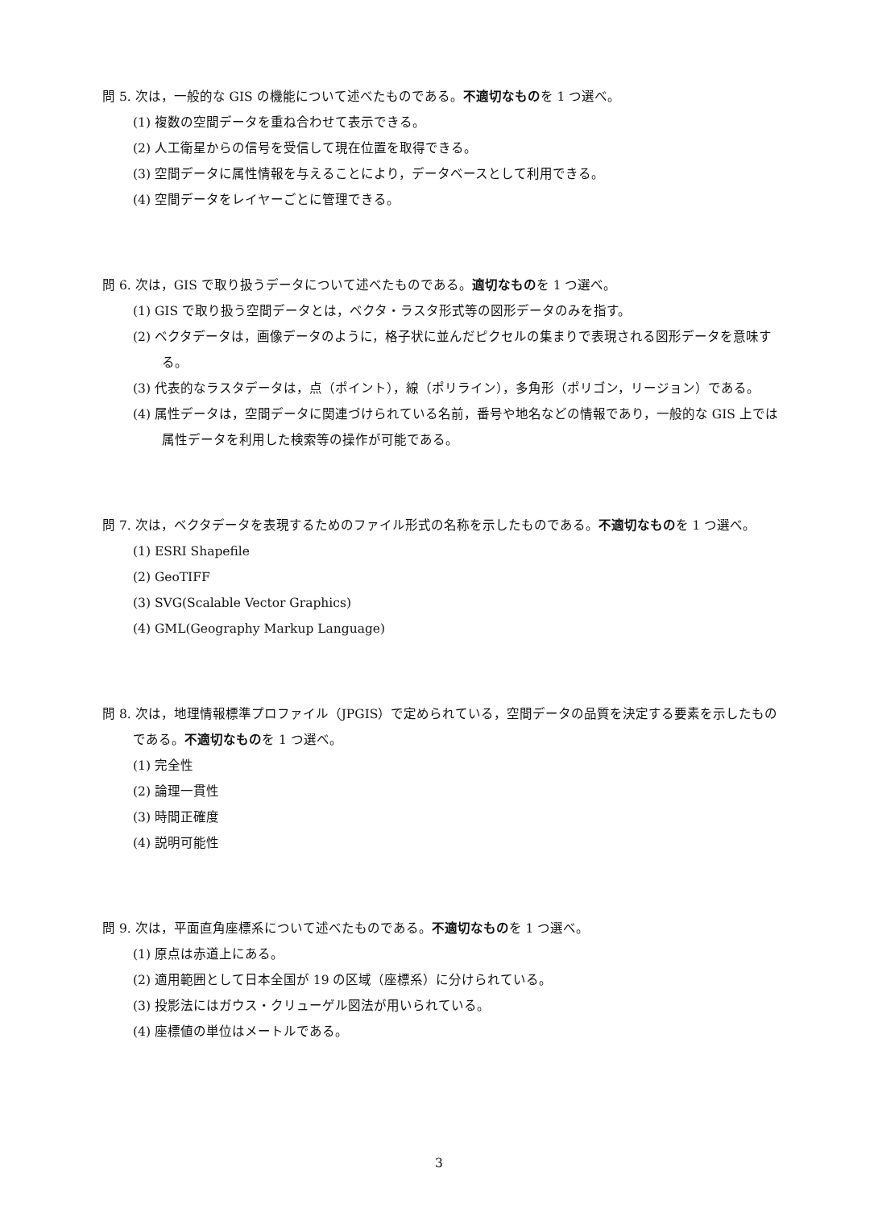問 5. 次は，一般的な GIS の機能について述べたものである。不適切なものを 1 つ選べ。
(1) 複数の空間データを重ね合わせて表示できる。
(2) 人工衛星からの信号を受信して現在位置を取得できる。
(3) 空間データに属性情報を与えることにより，データベースとして利用できる。
(4) 空間データをレイヤーごとに管理できる。
問 6. 次は，GIS で取り扱うデータについて述べたものである。適切なものを 1 つ選べ。
(1) GIS で取り扱う空間データとは，ベクタ・ラスタ形式等の図形データのみを指す。
(2) ベクタデータは，画像データのように，格子状に並んだピクセルの集まりで表現される図形データを意味する。
(3) 代表的なラスタデータは，点（ポイント），線（ポリライン），多角形（ポリゴン，リージョン）である。
(4) 属性データは，空間データに関連づけられている名前，番号や地名などの情報であり，一般的な GIS 上では属性データを利用した検索等の操作が可能である。
問 7. 次は，ベクタデータを表現するためのファイル形式の名称を示したものである。不適切なものを 1 つ選べ。
(1) ESRI Shapefile
(2) GeoTIFF
(3) SVG(Scalable Vector Graphics)
(4) GML(Geography Markup Language)
問 8. 次は，地理情報標準プロファイル（JPGIS）で定められている，空間データの品質を決定する要素を示したものである。不適切なものを 1 つ選べ。
(1) 完全性
(2) 論理一貫性
(3) 時間正確度
(4) 説明可能性
問 9. 次は，平面直角座標系について述べたものである。不適切なものを 1 つ選べ。
(1) 原点は赤道上にある。
(2) 適用範囲として日本全国が 19 の区域（座標系）に分けられている。
(3) 投影法にはガウス・クリューゲル図法が用いられている。
(4) 座標値の単位はメートルである。
3